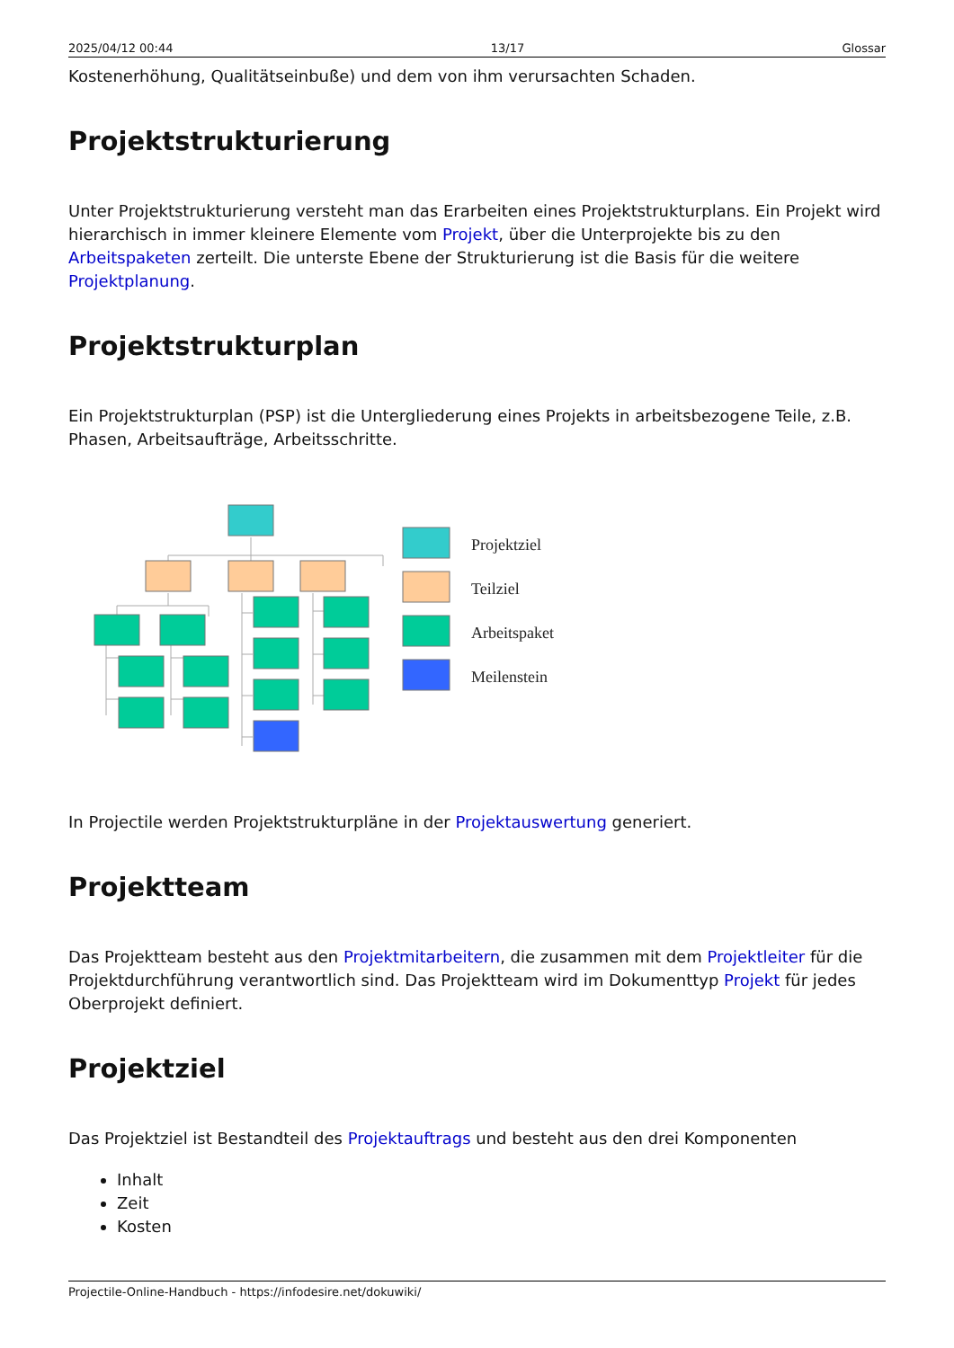2025/04/12 00:44 13/17 Glossar
Kostenerhöhung, Qualitätseinbuße) und dem von ihm verursachten Schaden.
Projektstrukturierung
Unter Projektstrukturierung versteht man das Erarbeiten eines Projektstrukturplans. Ein Projekt wird hierarchisch in immer kleinere Elemente vom Projekt, über die Unterprojekte bis zu den Arbeitspaketen zerteilt. Die unterste Ebene der Strukturierung ist die Basis für die weitere Projektplanung.
Projektstrukturplan
Ein Projektstrukturplan (PSP) ist die Untergliederung eines Projekts in arbeitsbezogene Teile, z.B. Phasen, Arbeitsaufträge, Arbeitsschritte.
Projektziel
Teilziel
Arbeitspaket
Meilenstein
In Projectile werden Projektstrukturpläne in der Projektauswertung generiert.
Projektteam
Das Projektteam besteht aus den Projektmitarbeitern, die zusammen mit dem Projektleiter für die Projektdurchführung verantwortlich sind. Das Projektteam wird im Dokumenttyp Projekt für jedes Oberprojekt definiert.
Projektziel
Das Projektziel ist Bestandteil des Projektauftrags und besteht aus den drei Komponenten
Inhalt
Zeit
Kosten
Projectile-Online-Handbuch - https://infodesire.net/dokuwiki/